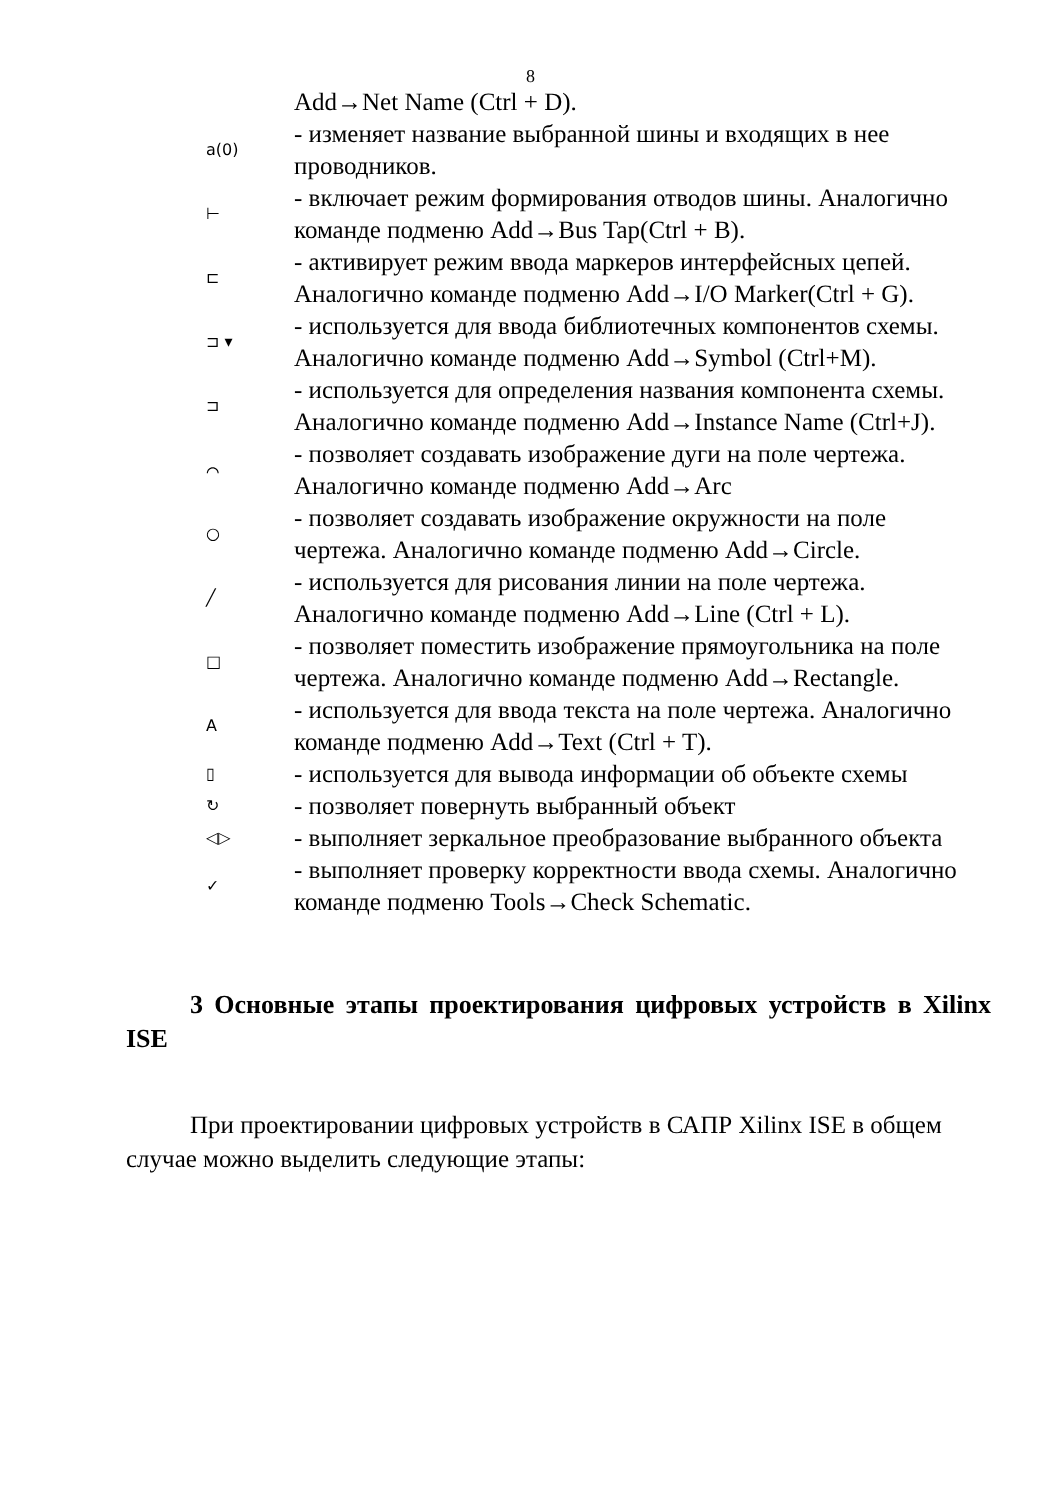8
| | Add→Net Name (Ctrl + D). |
| a(0) | - изменяет название выбранной шины и входящих в нее проводников. |
| ⊢ | - включает режим формирования отводов шины. Аналогично команде подменю Add→Bus Tap(Ctrl + B). |
| ⊏ | - активирует режим ввода маркеров интерфейсных цепей. Аналогично команде подменю Add→I/O Marker(Ctrl + G). |
| ⊐ ▾ | - используется для ввода библиотечных компонентов схемы. Аналогично команде подменю Add→Symbol (Ctrl+M). |
| ⊐ | - используется для определения названия компонента схемы. Аналогично команде подменю Add→Instance Name (Ctrl+J). |
| ⌒ | - позволяет создавать изображение дуги на поле чертежа. Аналогично команде подменю Add→Arc |
| ○ | - позволяет создавать изображение окружности на поле чертежа. Аналогично команде подменю Add→Circle. |
| ╱ | - используется для рисования линии на поле чертежа. Аналогично команде подменю Add→Line (Ctrl + L). |
| □ | - позволяет поместить изображение прямоугольника на поле чертежа. Аналогично команде подменю Add→Rectangle. |
| A | - используется для ввода текста на поле чертежа. Аналогично команде подменю Add→Text (Ctrl + T). |
| ▯ | - используется для вывода информации об объекте схемы |
| ↻ | - позволяет повернуть выбранный объект |
| ◁▷ | - выполняет зеркальное преобразование выбранного объекта |
| ✓ | - выполняет проверку корректности ввода схемы. Аналогично команде подменю Tools→Check Schematic. |
3 Основные этапы проектирования цифровых устройств в Xilinx ISE
При проектировании цифровых устройств в САПР Xilinx ISE в общем случае можно выделить следующие этапы: